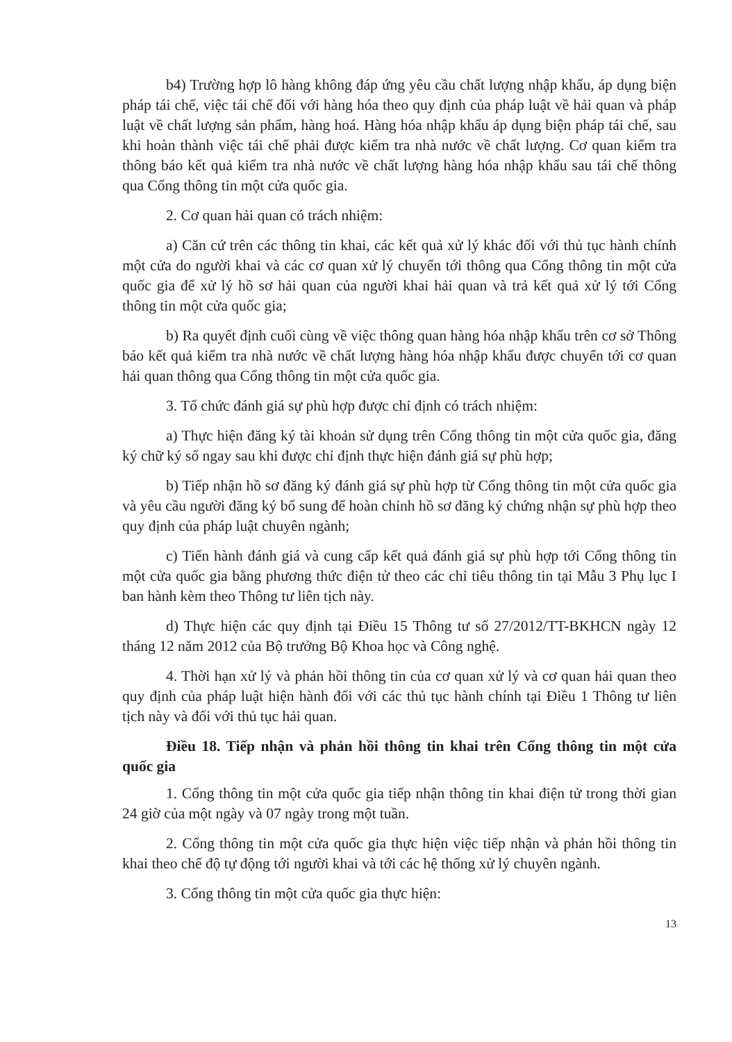b4) Trường hợp lô hàng không đáp ứng yêu cầu chất lượng nhập khẩu, áp dụng biện pháp tái chế, việc tái chế đối với hàng hóa theo quy định của pháp luật về hải quan và pháp luật về chất lượng sản phẩm, hàng hoá. Hàng hóa nhập khẩu áp dụng biện pháp tái chế, sau khi hoàn thành việc tái chế phải được kiểm tra nhà nước về chất lượng. Cơ quan kiểm tra thông báo kết quả kiểm tra nhà nước về chất lượng hàng hóa nhập khẩu sau tái chế thông qua Cổng thông tin một cửa quốc gia.
2. Cơ quan hải quan có trách nhiệm:
a) Căn cứ trên các thông tin khai, các kết quả xử lý khác đối với thủ tục hành chính một cửa do người khai và các cơ quan xử lý chuyển tới thông qua Cổng thông tin một cửa quốc gia để xử lý hồ sơ hải quan của người khai hải quan và trả kết quả xử lý tới Cổng thông tin một cửa quốc gia;
b) Ra quyết định cuối cùng về việc thông quan hàng hóa nhập khẩu trên cơ sở Thông báo kết quả kiểm tra nhà nước về chất lượng hàng hóa nhập khẩu được chuyển tới cơ quan hải quan thông qua Cổng thông tin một cửa quốc gia.
3. Tổ chức đánh giá sự phù hợp được chỉ định có trách nhiệm:
a) Thực hiện đăng ký tài khoản sử dụng trên Cổng thông tin một cửa quốc gia, đăng ký chữ ký số ngay sau khi được chỉ định thực hiện đánh giá sự phù hợp;
b) Tiếp nhận hồ sơ đăng ký đánh giá sự phù hợp từ Cổng thông tin một cửa quốc gia và yêu cầu người đăng ký bổ sung để hoàn chỉnh hồ sơ đăng ký chứng nhận sự phù hợp theo quy định của pháp luật chuyên ngành;
c) Tiến hành đánh giá và cung cấp kết quả đánh giá sự phù hợp tới Cổng thông tin một cửa quốc gia bằng phương thức điện tử theo các chỉ tiêu thông tin tại Mẫu 3 Phụ lục I ban hành kèm theo Thông tư liên tịch này.
d) Thực hiện các quy định tại Điều 15 Thông tư số 27/2012/TT-BKHCN ngày 12 tháng 12 năm 2012 của Bộ trưởng Bộ Khoa học và Công nghệ.
4. Thời hạn xử lý và phản hồi thông tin của cơ quan xử lý và cơ quan hải quan theo quy định của pháp luật hiện hành đối với các thủ tục hành chính tại Điều 1 Thông tư liên tịch này và đối với thủ tục hải quan.
Điều 18. Tiếp nhận và phản hồi thông tin khai trên Cổng thông tin một cửa quốc gia
1. Cổng thông tin một cửa quốc gia tiếp nhận thông tin khai điện tử trong thời gian 24 giờ của một ngày và 07 ngày trong một tuần.
2. Cổng thông tin một cửa quốc gia thực hiện việc tiếp nhận và phản hồi thông tin khai theo chế độ tự động tới người khai và tới các hệ thống xử lý chuyên ngành.
3. Cổng thông tin một cửa quốc gia thực hiện:
13